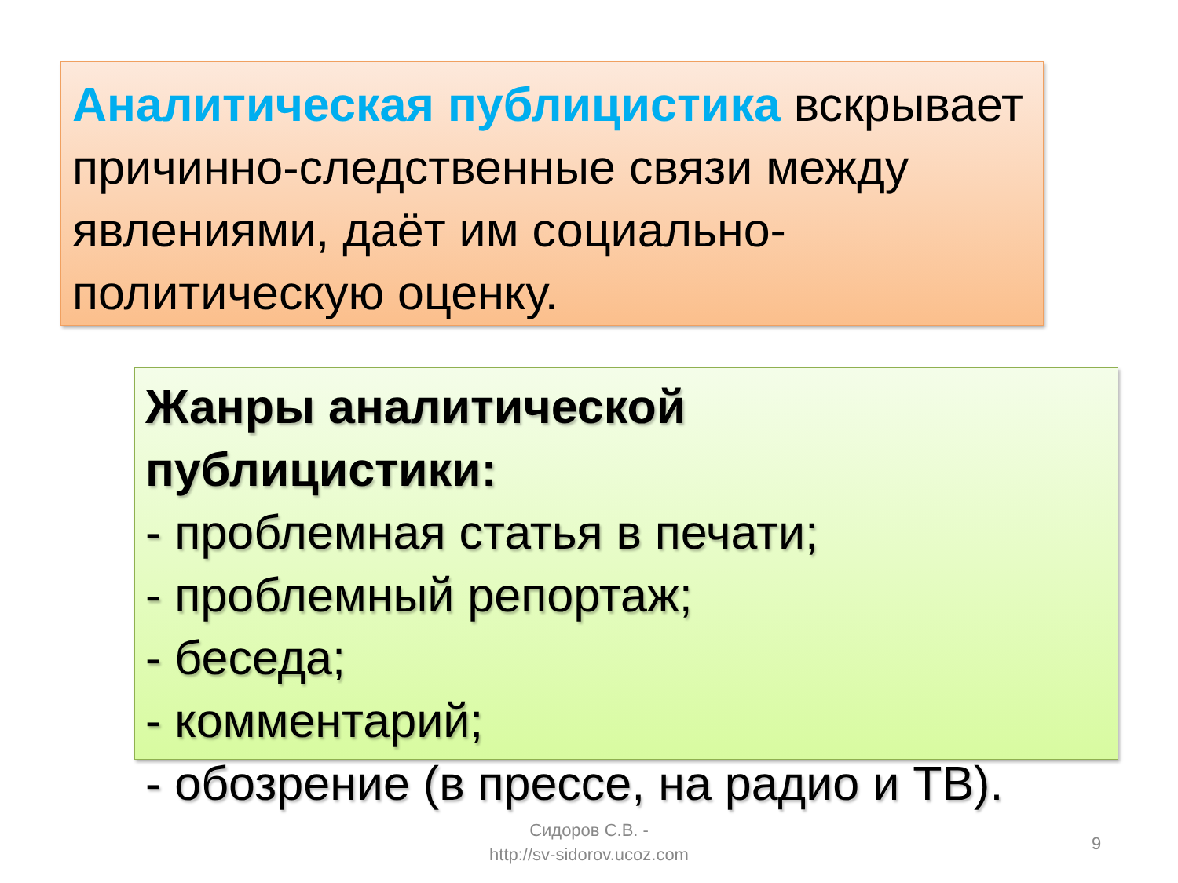Аналитическая публицистика вскрывает причинно-следственные связи между явлениями, даёт им социально-политическую оценку.
Жанры аналитической
публицистики:
- проблемная статья в печати;
- проблемный репортаж;
- беседа;
- комментарий;
- обозрение (в прессе, на радио и ТВ).
Сидоров С.В. -
http://sv-sidorov.ucoz.com
9